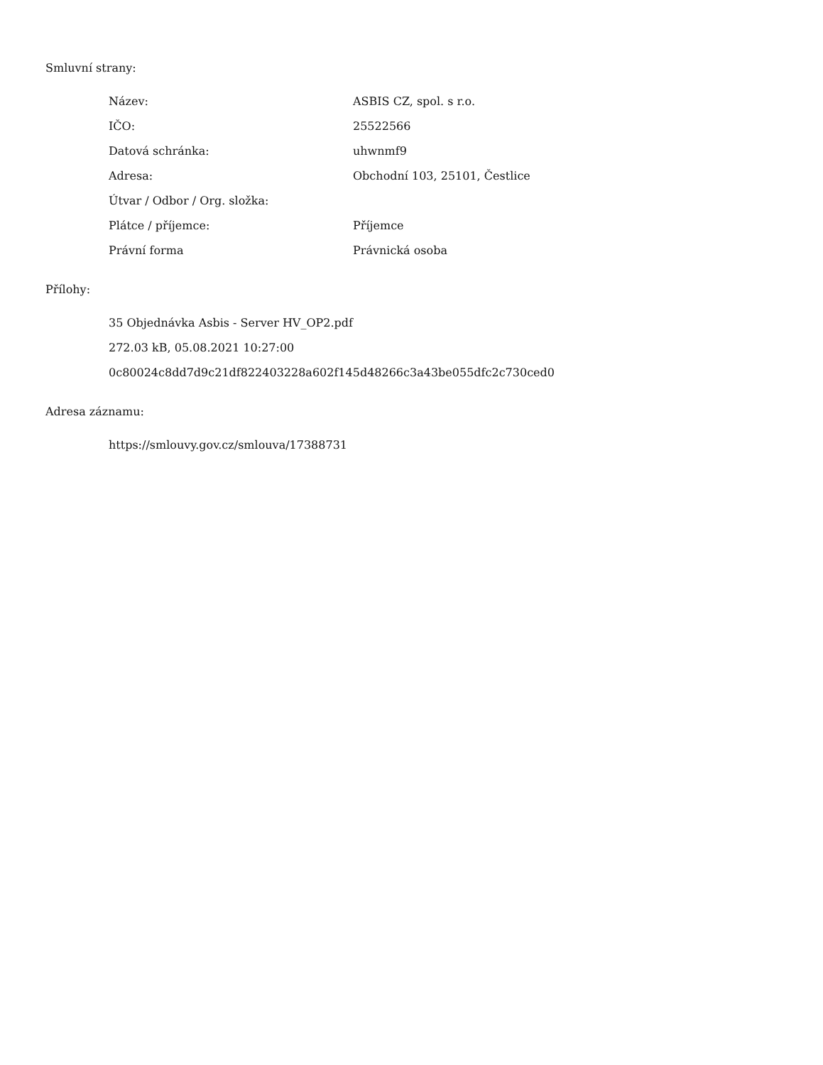Smluvní strany:
| Název: | ASBIS CZ, spol. s r.o. |
| IČO: | 25522566 |
| Datová schránka: | uhwnmf9 |
| Adresa: | Obchodní 103, 25101, Čestlice |
| Útvar / Odbor / Org. složka: | |
| Plátce / příjemce: | Příjemce |
| Právní forma | Právnická osoba |
Přílohy:
35 Objednávka Asbis - Server HV_OP2.pdf
272.03 kB, 05.08.2021 10:27:00
0c80024c8dd7d9c21df822403228a602f145d48266c3a43be055dfc2c730ced0
Adresa záznamu:
https://smlouvy.gov.cz/smlouva/17388731